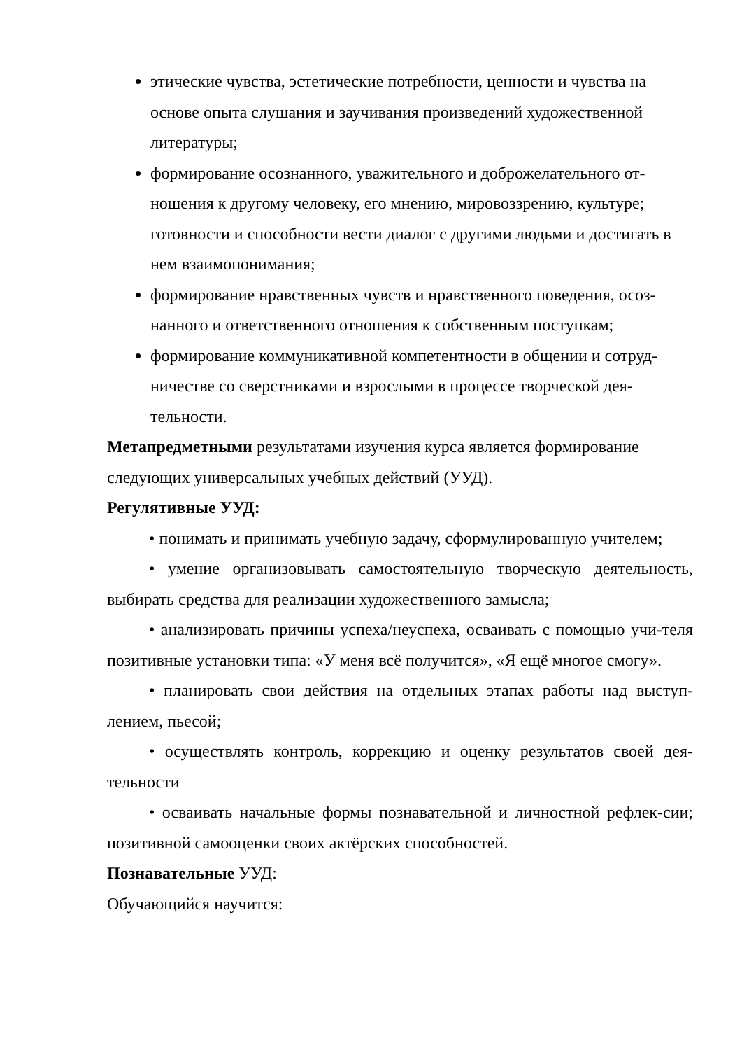этические чувства, эстетические потребности, ценности и чувства на основе опыта слушания и заучивания произведений художественной литературы;
формирование осознанного, уважительного и доброжелательного от-ношения к другому человеку, его мнению, мировоззрению, культуре; готовности и способности вести диалог с другими людьми и достигать в нем взаимопонимания;
формирование нравственных чувств и нравственного поведения, осоз-нанного и ответственного отношения к собственным поступкам;
формирование коммуникативной компетентности в общении и сотруд-ничестве со сверстниками и взрослыми в процессе творческой дея-тельности.
Метапредметными результатами изучения курса является формирование следующих универсальных учебных действий (УУД).
Регулятивные УУД:
• понимать и принимать учебную задачу, сформулированную учителем;
• умение организовывать самостоятельную творческую деятельность, выбирать средства для реализации художественного замысла;
• анализировать причины успеха/неуспеха, осваивать с помощью учи-теля позитивные установки типа: «У меня всё получится», «Я ещё многое смогу».
• планировать свои действия на отдельных этапах работы над выступ-лением, пьесой;
• осуществлять контроль, коррекцию и оценку результатов своей дея-тельности
• осваивать начальные формы познавательной и личностной рефлек-сии; позитивной самооценки своих актёрских способностей.
Познавательные УУД:
Обучающийся научится: